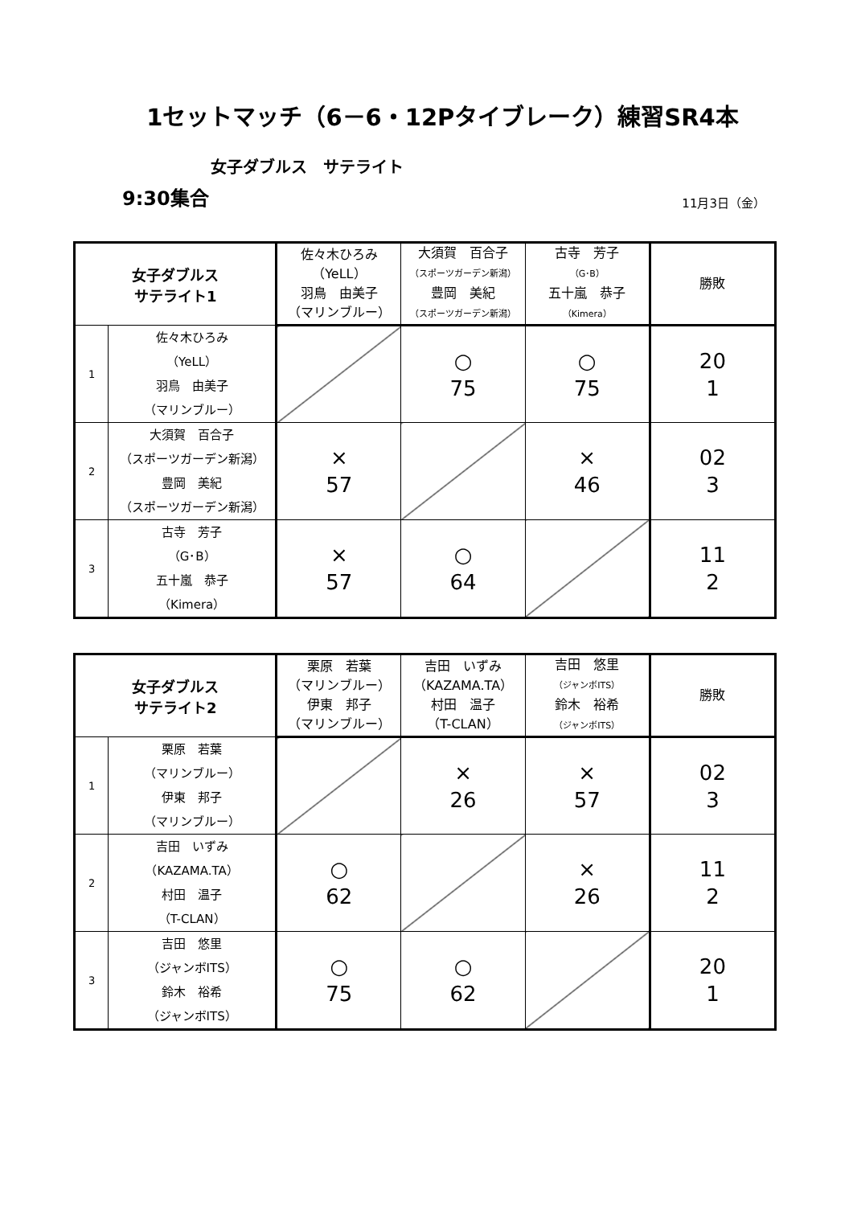1セットマッチ（6－6・12Pタイブレーク）練習SR4本
女子ダブルス　サテライト
9:30集合 11月3日（金）
| 女子ダブルス サテライト1 | | 佐々木ひろみ （YeLL） 羽鳥 由美子 （マリンブルー） | 大須賀 百合子 （スポーツガーデン新潟） 豊岡 美紀 （スポーツガーデン新潟） | 古寺 芳子 （G･B） 五十嵐 恭子 （Kimera） | 勝敗 |
| --- | --- | --- | --- | --- | --- |
| 1 | 佐々木ひろみ （YeLL） 羽鳥 由美子 （マリンブルー） | | ○ 75 | ○ 75 | 20 1 |
| 2 | 大須賀 百合子 （スポーツガーデン新潟） 豊岡 美紀 （スポーツガーデン新潟） | × 57 | | × 46 | 02 3 |
| 3 | 古寺 芳子 （G･B） 五十嵐 恭子 （Kimera） | × 57 | ○ 64 | | 11 2 |
| 女子ダブルス サテライト2 | | 栗原 若葉 （マリンブルー） 伊東 邦子 （マリンブルー） | 吉田 いずみ （KAZAMA.TA） 村田 温子 （T-CLAN） | 吉田 悠里 （ジャンボITS） 鈴木 裕希 （ジャンボITS） | 勝敗 |
| --- | --- | --- | --- | --- | --- |
| 1 | 栗原 若葉 （マリンブルー） 伊東 邦子 （マリンブルー） | | × 26 | × 57 | 02 3 |
| 2 | 吉田 いずみ （KAZAMA.TA） 村田 温子 （T-CLAN） | ○ 62 | | × 26 | 11 2 |
| 3 | 吉田 悠里 （ジャンボITS） 鈴木 裕希 （ジャンボITS） | ○ 75 | ○ 62 | | 20 1 |